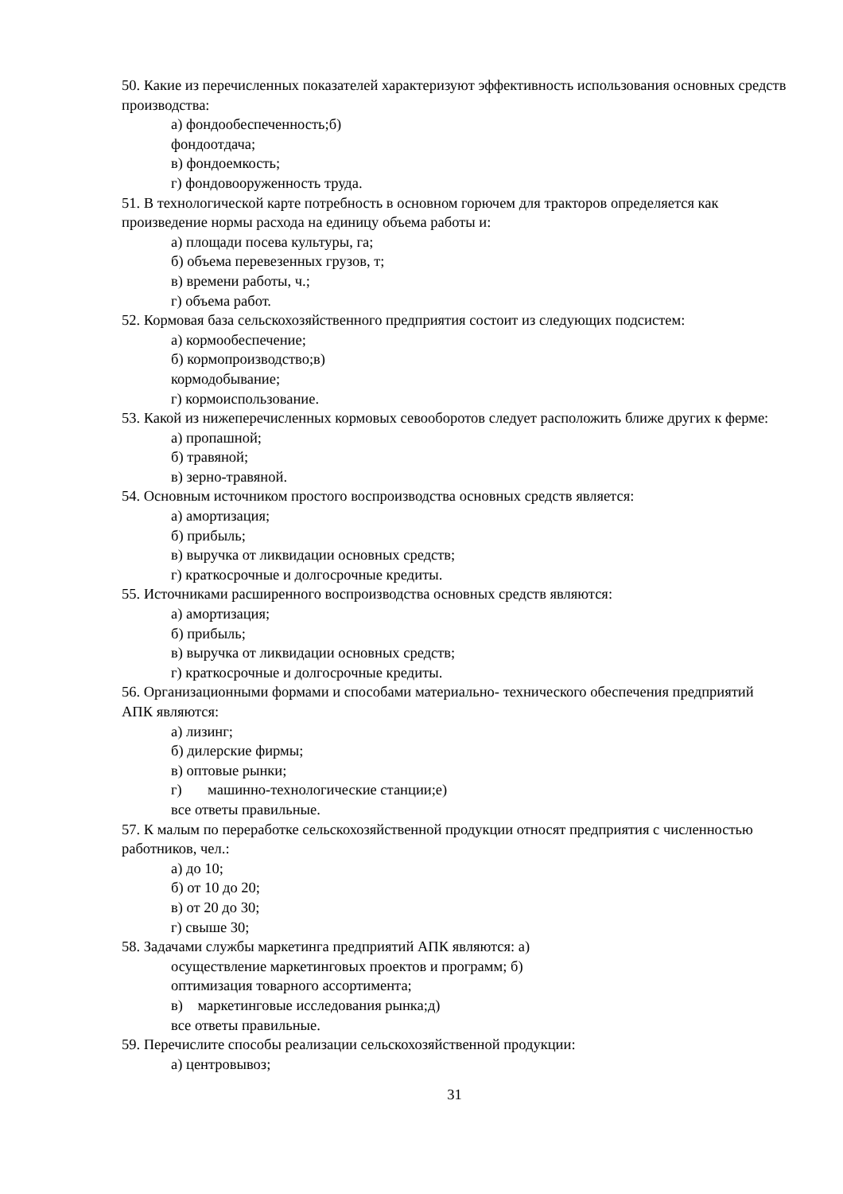50. Какие из перечисленных показателей характеризуют эффективность использования основных средств производства:
а) фондообеспеченность;б)
фондоотдача;
в) фондоемкость;
г) фондовооруженность труда.
51. В технологической карте потребность в основном горючем для тракторов определяется как произведение нормы расхода на единицу объема работы и:
а) площади посева культуры, га;
б) объема перевезенных грузов, т;
в) времени работы, ч.;
г) объема работ.
52. Кормовая база сельскохозяйственного предприятия состоит из следующих подсистем:
а) кормообеспечение;
б) кормопроизводство;в)
кормодобывание;
г) кормоиспользование.
53. Какой из нижеперечисленных кормовых севооборотов следует расположить ближе других к ферме:
а) пропашной;
б) травяной;
в) зерно-травяной.
54. Основным источником простого воспроизводства основных средств является:
а) амортизация;
б) прибыль;
в) выручка от ликвидации основных средств;
г) краткосрочные и долгосрочные кредиты.
55. Источниками расширенного воспроизводства основных средств являются:
а) амортизация;
б) прибыль;
в) выручка от ликвидации основных средств;
г) краткосрочные и долгосрочные кредиты.
56. Организационными формами и способами материально- технического обеспечения предприятий АПК являются:
а) лизинг;
б) дилерские фирмы;
в) оптовые рынки;
г) машинно-технологические станции;е)
все ответы правильные.
57. К малым по переработке сельскохозяйственной продукции относят предприятия с численностью работников, чел.:
а) до 10;
б) от 10 до 20;
в) от 20 до 30;
г) свыше 30;
58. Задачами службы маркетинга предприятий АПК являются: а)
осуществление маркетинговых проектов и программ; б)
оптимизация товарного ассортимента;
в) маркетинговые исследования рынка;д)
все ответы правильные.
59. Перечислите способы реализации сельскохозяйственной продукции:
а) центровывоз;
31